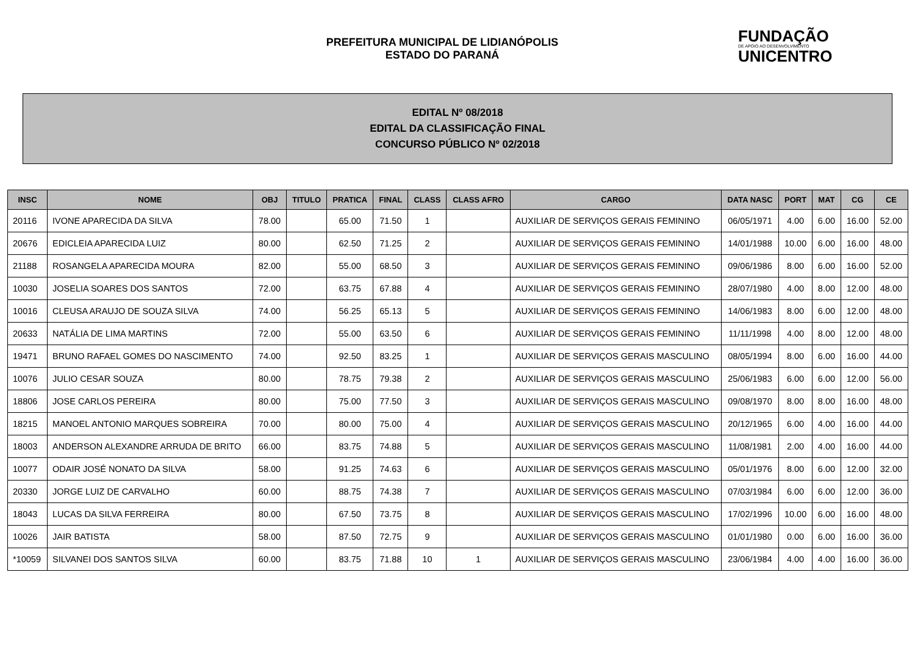PREFEITURA MUNICIPAL DE LIDIANÓPOLIS
ESTADO DO PARANÁ
FUNDAÇÃO
DE APOIO AO DESENVOLVIMENTO
UNICENTRO
EDITAL Nº 08/2018
EDITAL DA CLASSIFICAÇÃO FINAL
CONCURSO PÚBLICO Nº 02/2018
| INSC | NOME | OBJ | TITULO | PRATICA | FINAL | CLASS | CLASS AFRO | CARGO | DATA NASC | PORT | MAT | CG | CE |
| --- | --- | --- | --- | --- | --- | --- | --- | --- | --- | --- | --- | --- | --- |
| 20116 | IVONE APARECIDA DA SILVA | 78.00 | | 65.00 | 71.50 | 1 | | AUXILIAR DE SERVIÇOS GERAIS FEMININO | 06/05/1971 | 4.00 | 6.00 | 16.00 | 52.00 |
| 20676 | EDICLEIA APARECIDA LUIZ | 80.00 | | 62.50 | 71.25 | 2 | | AUXILIAR DE SERVIÇOS GERAIS FEMININO | 14/01/1988 | 10.00 | 6.00 | 16.00 | 48.00 |
| 21188 | ROSANGELA APARECIDA MOURA | 82.00 | | 55.00 | 68.50 | 3 | | AUXILIAR DE SERVIÇOS GERAIS FEMININO | 09/06/1986 | 8.00 | 6.00 | 16.00 | 52.00 |
| 10030 | JOSELIA SOARES DOS SANTOS | 72.00 | | 63.75 | 67.88 | 4 | | AUXILIAR DE SERVIÇOS GERAIS FEMININO | 28/07/1980 | 4.00 | 8.00 | 12.00 | 48.00 |
| 10016 | CLEUSA ARAUJO DE SOUZA SILVA | 74.00 | | 56.25 | 65.13 | 5 | | AUXILIAR DE SERVIÇOS GERAIS FEMININO | 14/06/1983 | 8.00 | 6.00 | 12.00 | 48.00 |
| 20633 | NATÁLIA DE LIMA MARTINS | 72.00 | | 55.00 | 63.50 | 6 | | AUXILIAR DE SERVIÇOS GERAIS FEMININO | 11/11/1998 | 4.00 | 8.00 | 12.00 | 48.00 |
| 19471 | BRUNO RAFAEL GOMES DO NASCIMENTO | 74.00 | | 92.50 | 83.25 | 1 | | AUXILIAR DE SERVIÇOS GERAIS MASCULINO | 08/05/1994 | 8.00 | 6.00 | 16.00 | 44.00 |
| 10076 | JULIO CESAR SOUZA | 80.00 | | 78.75 | 79.38 | 2 | | AUXILIAR DE SERVIÇOS GERAIS MASCULINO | 25/06/1983 | 6.00 | 6.00 | 12.00 | 56.00 |
| 18806 | JOSE CARLOS PEREIRA | 80.00 | | 75.00 | 77.50 | 3 | | AUXILIAR DE SERVIÇOS GERAIS MASCULINO | 09/08/1970 | 8.00 | 8.00 | 16.00 | 48.00 |
| 18215 | MANOEL ANTONIO MARQUES SOBREIRA | 70.00 | | 80.00 | 75.00 | 4 | | AUXILIAR DE SERVIÇOS GERAIS MASCULINO | 20/12/1965 | 6.00 | 4.00 | 16.00 | 44.00 |
| 18003 | ANDERSON ALEXANDRE ARRUDA DE BRITO | 66.00 | | 83.75 | 74.88 | 5 | | AUXILIAR DE SERVIÇOS GERAIS MASCULINO | 11/08/1981 | 2.00 | 4.00 | 16.00 | 44.00 |
| 10077 | ODAIR JOSÉ NONATO DA SILVA | 58.00 | | 91.25 | 74.63 | 6 | | AUXILIAR DE SERVIÇOS GERAIS MASCULINO | 05/01/1976 | 8.00 | 6.00 | 12.00 | 32.00 |
| 20330 | JORGE LUIZ DE CARVALHO | 60.00 | | 88.75 | 74.38 | 7 | | AUXILIAR DE SERVIÇOS GERAIS MASCULINO | 07/03/1984 | 6.00 | 6.00 | 12.00 | 36.00 |
| 18043 | LUCAS DA SILVA FERREIRA | 80.00 | | 67.50 | 73.75 | 8 | | AUXILIAR DE SERVIÇOS GERAIS MASCULINO | 17/02/1996 | 10.00 | 6.00 | 16.00 | 48.00 |
| 10026 | JAIR BATISTA | 58.00 | | 87.50 | 72.75 | 9 | | AUXILIAR DE SERVIÇOS GERAIS MASCULINO | 01/01/1980 | 0.00 | 6.00 | 16.00 | 36.00 |
| *10059 | SILVANEI DOS SANTOS SILVA | 60.00 | | 83.75 | 71.88 | 10 | 1 | AUXILIAR DE SERVIÇOS GERAIS MASCULINO | 23/06/1984 | 4.00 | 4.00 | 16.00 | 36.00 |